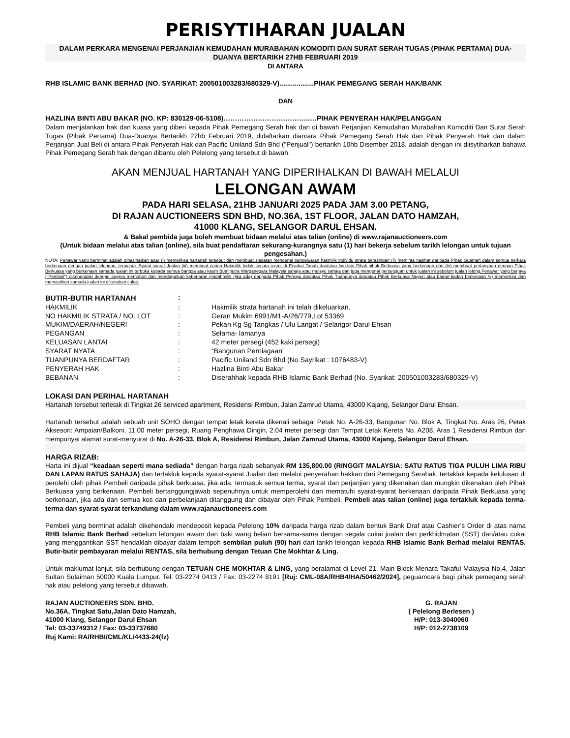PERISYTIHARAN JUALAN
DALAM PERKARA MENGENAI PERJANJIAN KEMUDAHAN MURABAHAN KOMODITI DAN SURAT SERAH TUGAS (PIHAK PERTAMA) DUA-DUANYA BERTARIKH 27HB FEBRUARI 2019
DI ANTARA
RHB ISLAMIC BANK BERHAD (NO. SYARIKAT: 200501003283/680329-V)..................PIHAK PEMEGANG SERAH HAK/BANK
DAN
HAZLINA BINTI ABU BAKAR (NO. KP: 830129-06-5108)………………………………..…PIHAK PENYERAH HAK/PELANGGAN
Dalam menjalankan hak dan kuasa yang diberi kepada Pihak Pemegang Serah hak dan di bawah Perjanjian Kemudahan Murabahan Komoditi Dan Surat Serah Tugas (Pihak Pertama) Dua-Duanya Bertarikh 27hb Februari 2019, didaftarkan diantara Pihak Pemegang Serah Hak dan Pihak Penyerah Hak dan dalam Perjanjian Jual Beli di antara Pihak Penyerah Hak dan Pacific Uniland Sdn Bhd ("Penjual") bertarikh 10hb Disember 2018, adalah dengan ini diisytiharkan bahawa Pihak Pemegang Serah hak dengan dibantu oleh Pelelong yang tersebut di bawah.
AKAN MENJUAL HARTANAH YANG DIPERIHALKAN DI BAWAH MELALUI
LELONGAN AWAM
PADA HARI SELASA, 21HB JANUARI 2025 PADA JAM 3.00 PETANG,
DI RAJAN AUCTIONEERS SDN BHD, NO.36A, 1ST FLOOR, JALAN DATO HAMZAH,
41000 KLANG, SELANGOR DARUL EHSAN.
& Bakal pembida juga boleh membuat bidaan melalui atas talian (online) di www.rajanauctioneers.com
(Untuk bidaan melalui atas talian (online), sila buat pendaftaran sekurang-kurangnya satu (1) hari bekerja sebelum tarikh lelongan untuk tujuan pengesahan.)
NOTA: Penawar yang berminat adalah dinasihatkan agar (i) memeriksa hartanah tersebut dan membuat siasatan mengenai pengeluaran hakmilik individu strata berasingan (ii) meminta nasihat daripada Pihak Guaman dalam semua perkara berkenaan dengan jualan lelongan, termasuk Syarat-syarat Jualan (iii) membuat carian Hakmilik Induk secara rasmi di Pejabat Tanah dan/atau lain-lain Pihak-pihak Berkuasa yang berkenaan dan (iv) membuat pertanyaan dengan Pihak Berkuasa yang berkenaan samada jualan ini terbuka kepada semua bangsa atau kaum Bumiputra Warganegara Malaysia sahaja atau melayu sahaja dan juga mengenai persetujuan untuk jualan ini sebelum jualan lelong.Penawar yang berjaya ("Pembeli") dikehendaki dengan segera memohon dan mendapatkan kebenaran pindahmilik (jika ada) daripada Pihak Pemaju dan/atau Pihak Tuanpunya dan/atau Pihak Berkuasa Negeri atau badan-badan berkenaan (v) memeriksa dan memastikan samada jualan ini dikenakan cukai.
| BUTIR-BUTIR HARTANAH | : | |
| HAKMILIK | : | Hakmilik strata hartanah ini telah dikeluarkan. |
| NO HAKMILIK STRATA / NO. LOT | : | Geran Mukim 6991/M1-A/26/779,Lot 53369 |
| MUKIM/DAERAH/NEGERI | : | Pekan Kg Sg Tangkas / Ulu Langat / Selangor Darul Ehsan |
| PEGANGAN | : | Selama- lamanya |
| KELUASAN LANTAI | : | 42 meter persegi (452 kaki persegi) |
| SYARAT NYATA | : | “Bangunan Perniagaan” |
| TUANPUNYA BERDAFTAR | : | Pacific Uniland Sdn Bhd (No Sayrikat : 1076483-V) |
| PENYERAH HAK | : | Hazlina Binti Abu Bakar |
| BEBANAN | : | Diserahhak kepada RHB Islamic Bank Berhad (No. Syarikat: 200501003283/680329-V) |
LOKASI DAN PERIHAL HARTANAH
Hartanah tersebut terletak di Tingkat 26 serviced apartment, Residensi Rimbun, Jalan Zamrud Utama, 43000 Kajang, Selangor Darul Ehsan.
Hartanah tersebut adalah sebuah unit SOHO dengan tempat letak kereta dikenali sebagai Petak No. A-26-33, Bangunan No. Blok A, Tingkat No. Aras 26, Petak Aksesori: Ampaian/Balkoni, 11.00 meter persegi, Ruang Penghawa Dingin, 2.04 meter persegi dan Tempat Letak Kereta No. A208, Aras 1 Residensi Rimbun dan mempunyai alamat surat-menyurat di No. A-26-33, Blok A, Residensi Rimbun, Jalan Zamrud Utama, 43000 Kajang, Selangor Darul Ehsan.
HARGA RIZAB:
Harta ini dijual “keadaan seperti mana sediada” dengan harga rizab sebanyak RM 135,800.00 (RINGGIT MALAYSIA: SATU RATUS TIGA PULUH LIMA RIBU DAN LAPAN RATUS SAHAJA) dan tertakluk kepada syarat-syarat Jualan dan melalui penyerahan hakkan dari Pemegang Serahak, tertakluk kepada kelulusan di perolehi oleh pihak Pembeli daripada pihak berkuasa, jika ada, termasuk semua terma, syarat dan perjanjian yang dikenakan dan mungkin dikenakan oleh Pihak Berkuasa yang berkenaan. Pembeli bertanggungjawab sepenuhnya untuk memperolehi dan mematuhi syarat-syarat berkenaan daripada Pihak Berkuasa yang berkenaan, jika ada dan semua kos dan perbelanjaan ditanggung dan dibayar oleh Pihak Pembeli. Pembeli atas talian (online) juga tertakluk kepada terma-terma dan syarat-syarat terkandung dalam www.rajanauctioneers.com
Pembeli yang berminat adalah dikehendaki mendeposit kepada Pelelong 10% daripada harga rizab dalam bentuk Bank Draf atau Cashier’s Order di atas nama RHB Islamic Bank Berhad sebelum lelongan awam dan baki wang belian bersama-sama dengan segala cukai jualan dan perkhidmatan (SST) dan/atau cukai yang menggantikan SST hendaklah dibayar dalam tempoh sembilan puluh (90) hari dari tarikh lelongan kepada RHB Islamic Bank Berhad melalui RENTAS. Butir-butir pembayaran melalui RENTAS, sila berhubung dengan Tetuan Che Mokhtar & Ling.
Untuk maklumat lanjut, sila berhubung dengan TETUAN CHE MOKHTAR & LING, yang beralamat di Level 21, Main Block Menara Takaful Malaysia No.4, Jalan Sultan Sulaiman 50000 Kuala Lumpur. Tel: 03-2274 0413 / Fax: 03-2274 8191 [Ruj: CML-08A/RHB4/HA/50462/2024], peguamcara bagi pihak pemegang serah hak atau pelelong yang tersebut dibawah.
RAJAN AUCTIONEERS SDN. BHD.
No.36A, Tingkat Satu,Jalan Dato Hamzah,
41000 Klang, Selangor Darul Ehsan
Tel: 03-33749312 / Fax: 03-33737680
Ruj Kami: RA/RHBI/CML/KL/4433-24(fz)
G. RAJAN
( Pelelong Berlesen )
H/P: 013-3040060
H/P: 012-2738109